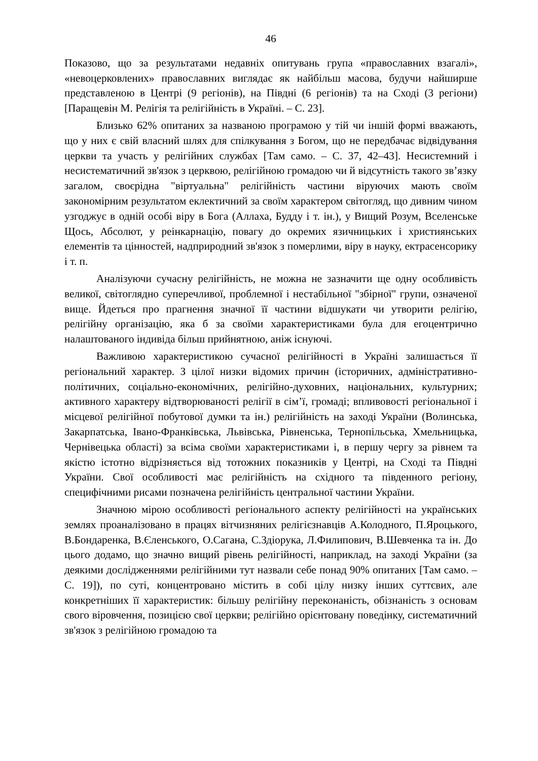46
Показово, що за результатами недавніх опитувань група «православних взагалі», «невоцерковлених» православних виглядає як найбільш масова, будучи найширше представленою в Центрі (9 регіонів), на Півдні (6 регіонів) та на Сході (3 регіони) [Паращевін М. Релігія та релігійність в Україні. – С. 23].
Близько 62% опитаних за названою програмою у тій чи іншій формі вважають, що у них є свій власний шлях для спілкування з Богом, що не передбачає відвідування церкви та участь у релігійних службах [Там само. – С. 37, 42–43]. Несистемний і несистематичний зв'язок з церквою, релігійною громадою чи й відсутність такого зв’язку загалом, своєрідна "віртуальна" релігійність частини віруючих мають своїм закономірним результатом еклектичний за своїм характером світогляд, що дивним чином узгоджує в одній особі віру в Бога (Аллаха, Будду і т. ін.), у Вищий Розум, Вселенське Щось, Абсолют, у реінкарнацію, повагу до окремих язичницьких і християнських елементів та цінностей, надприродний зв'язок з померлими, віру в науку, ектрасенсорику і т. п.
Аналізуючи сучасну релігійність, не можна не зазначити ще одну особливість великої, світоглядно суперечливої, проблемної і нестабільної "збірної" групи, означеної вище. Йдеться про прагнення значної її частини відшукати чи утворити релігію, релігійну організацію, яка б за своїми характеристиками була для егоцентрично налаштованого індивіда більш прийнятною, аніж існуючі.
Важливою характеристикою сучасної релігійності в Україні залишається її регіональний характер. З цілої низки відомих причин (історичних, адміністративно-політичних, соціально-економічних, релігійно-духовних, національних, культурних; активного характеру відтворюваності релігії в сім’ї, громаді; впливовості регіональної і місцевої релігійної побутової думки та ін.) релігійність на заході України (Волинська, Закарпатська, Івано-Франківська, Львівська, Рівненська, Тернопільська, Хмельницька, Чернівецька області) за всіма своїми характеристиками і, в першу чергу за рівнем та якістю істотно відрізняється від тотожних показників у Центрі, на Сході та Півдні України. Свої особливості має релігійність на східного та південного регіону, специфічними рисами позначена релігійність центральної частини України.
Значною мірою особливості регіонального аспекту релігійності на українських землях проаналізовано в працях вітчизняних релігієзнавців А.Колодного, П.Яроцького, В.Бондаренка, В.Єленського, О.Сагана, С.Здіорука, Л.Филипович, В.Шевченка та ін. До цього додамо, що значно вищий рівень релігійності, наприклад, на заході України (за деякими дослідженнями релігійними тут назвали себе понад 90% опитаних [Там само. – С. 19]), по суті, концентровано містить в собі цілу низку інших суттєвих, але конкретніших її характеристик: більшу релігійну переконаність, обізнаність з основам свого віровчення, позицією свої церкви; релігійно орієнтовану поведінку, систематичний зв'язок з релігійною громадою та